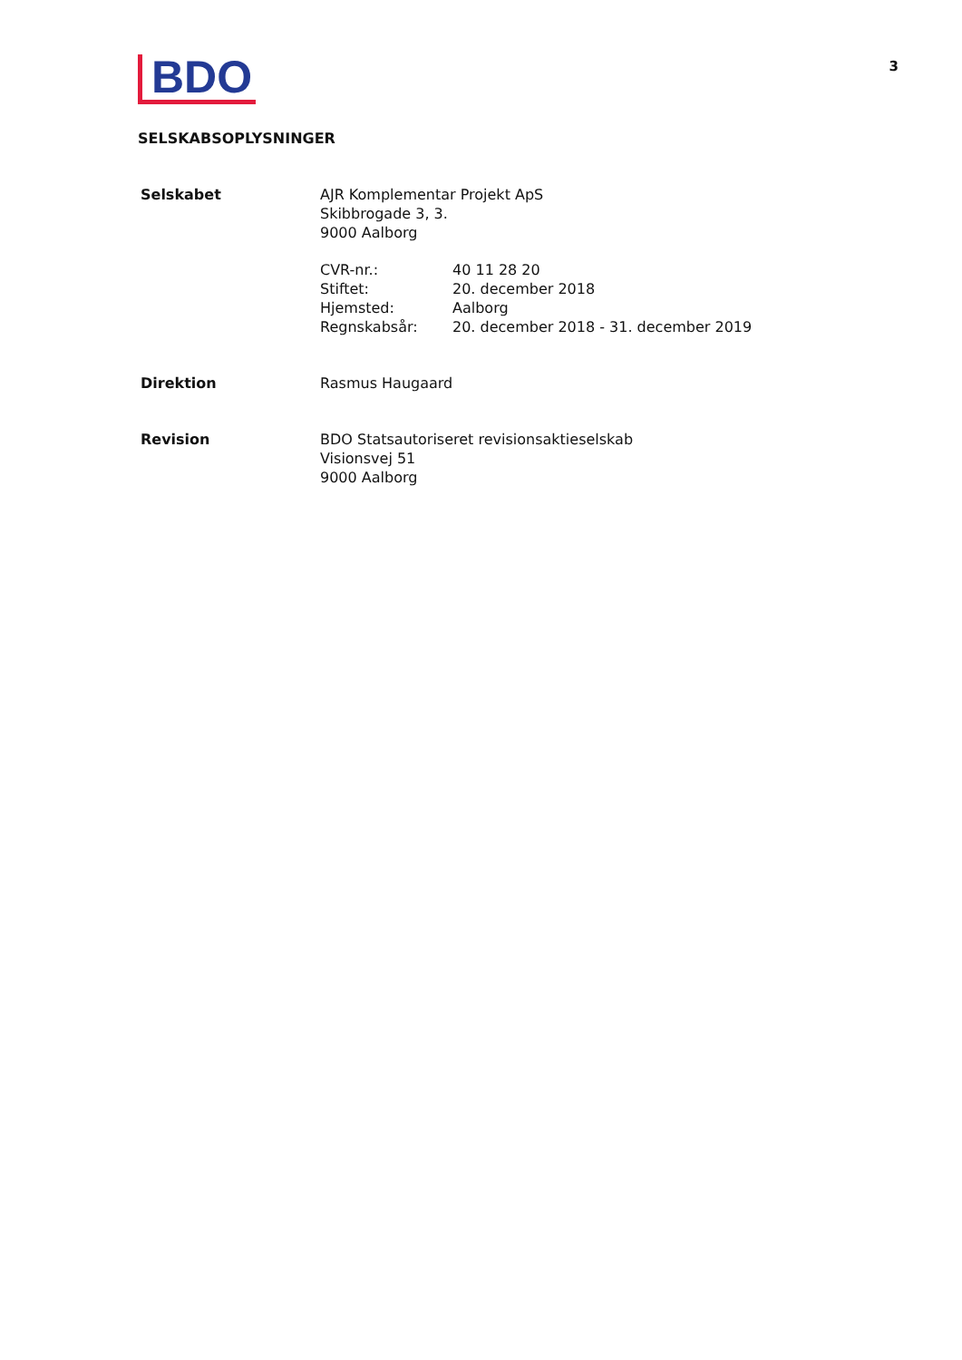BDO
3
SELSKABSOPLYSNINGER
Selskabet AJR Komplementar Projekt ApS
Skibbrogade 3, 3.
9000 Aalborg
CVR-nr.: 40 11 28 20
Stiftet: 20. december 2018
Hjemsted: Aalborg
Regnskabsår: 20. december 2018 - 31. december 2019
Direktion Rasmus Haugaard
Revision BDO Statsautoriseret revisionsaktieselskab
Visionsvej 51
9000 Aalborg